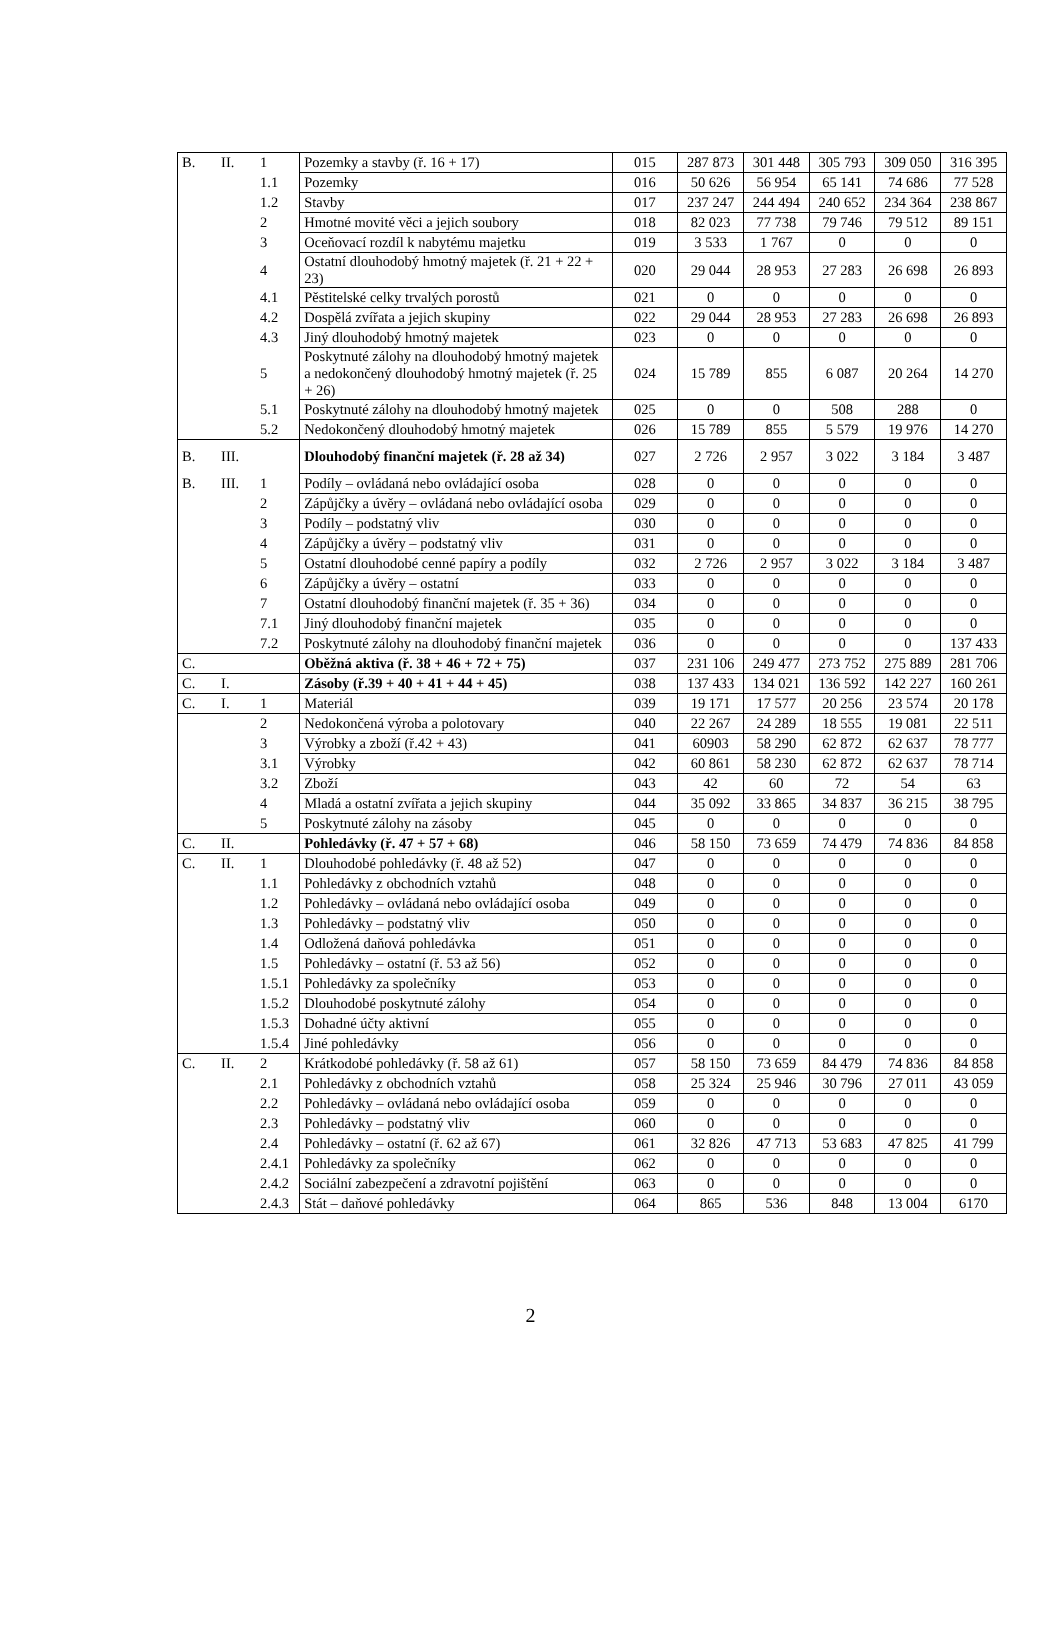| B. | II. | 1 | Pozemky a stavby (ř. 16 + 17) | 015 | 287 873 | 301 448 | 305 793 | 309 050 | 316 395 |
| | | 1.1 | Pozemky | 016 | 50 626 | 56 954 | 65 141 | 74 686 | 77 528 |
| | | 1.2 | Stavby | 017 | 237 247 | 244 494 | 240 652 | 234 364 | 238 867 |
| | | 2 | Hmotné movité věci a jejich soubory | 018 | 82 023 | 77 738 | 79 746 | 79 512 | 89 151 |
| | | 3 | Oceňovací rozdíl k nabytému majetku | 019 | 3 533 | 1 767 | 0 | 0 | 0 |
| | | 4 | Ostatní dlouhodobý hmotný majetek (ř. 21 + 22 + 23) | 020 | 29 044 | 28 953 | 27 283 | 26 698 | 26 893 |
| | | 4.1 | Pěstitelské celky trvalých porostů | 021 | 0 | 0 | 0 | 0 | 0 |
| | | 4.2 | Dospělá zvířata a jejich skupiny | 022 | 29 044 | 28 953 | 27 283 | 26 698 | 26 893 |
| | | 4.3 | Jiný dlouhodobý hmotný majetek | 023 | 0 | 0 | 0 | 0 | 0 |
| | | 5 | Poskytnuté zálohy na dlouhodobý hmotný majetek a nedokončený dlouhodobý hmotný majetek (ř. 25 + 26) | 024 | 15 789 | 855 | 6 087 | 20 264 | 14 270 |
| | | 5.1 | Poskytnuté zálohy na dlouhodobý hmotný majetek | 025 | 0 | 0 | 508 | 288 | 0 |
| | | 5.2 | Nedokončený dlouhodobý hmotný majetek | 026 | 15 789 | 855 | 5 579 | 19 976 | 14 270 |
| B. | III. | | Dlouhodobý finanční majetek (ř. 28 až 34) | 027 | 2 726 | 2 957 | 3 022 | 3 184 | 3 487 |
| B. | III. | 1 | Podíly – ovládaná nebo ovládající osoba | 028 | 0 | 0 | 0 | 0 | 0 |
| | | 2 | Zápůjčky a úvěry – ovládaná nebo ovládající osoba | 029 | 0 | 0 | 0 | 0 | 0 |
| | | 3 | Podíly – podstatný vliv | 030 | 0 | 0 | 0 | 0 | 0 |
| | | 4 | Zápůjčky a úvěry – podstatný vliv | 031 | 0 | 0 | 0 | 0 | 0 |
| | | 5 | Ostatní dlouhodobé cenné papíry a podíly | 032 | 2 726 | 2 957 | 3 022 | 3 184 | 3 487 |
| | | 6 | Zápůjčky a úvěry – ostatní | 033 | 0 | 0 | 0 | 0 | 0 |
| | | 7 | Ostatní dlouhodobý finanční majetek (ř. 35 + 36) | 034 | 0 | 0 | 0 | 0 | 0 |
| | | 7.1 | Jiný dlouhodobý finanční majetek | 035 | 0 | 0 | 0 | 0 | 0 |
| | | 7.2 | Poskytnuté zálohy na dlouhodobý finanční majetek | 036 | 0 | 0 | 0 | 0 | 137 433 |
| C. | | | Oběžná aktiva (ř. 38 + 46 + 72 + 75) | 037 | 231 106 | 249 477 | 273 752 | 275 889 | 281 706 |
| C. | I. | | Zásoby (ř.39 + 40 + 41 + 44 + 45) | 038 | 137 433 | 134 021 | 136 592 | 142 227 | 160 261 |
| C. | I. | 1 | Materiál | 039 | 19 171 | 17 577 | 20 256 | 23 574 | 20 178 |
| | | 2 | Nedokončená výroba a polotovary | 040 | 22 267 | 24 289 | 18 555 | 19 081 | 22 511 |
| | | 3 | Výrobky a zboží (ř.42 + 43) | 041 | 60903 | 58 290 | 62 872 | 62 637 | 78 777 |
| | | 3.1 | Výrobky | 042 | 60 861 | 58 230 | 62 872 | 62 637 | 78 714 |
| | | 3.2 | Zboží | 043 | 42 | 60 | 72 | 54 | 63 |
| | | 4 | Mladá a ostatní zvířata a jejich skupiny | 044 | 35 092 | 33 865 | 34 837 | 36 215 | 38 795 |
| | | 5 | Poskytnuté zálohy na zásoby | 045 | 0 | 0 | 0 | 0 | 0 |
| C. | II. | | Pohledávky (ř. 47 + 57 + 68) | 046 | 58 150 | 73 659 | 74 479 | 74 836 | 84 858 |
| C. | II. | 1 | Dlouhodobé pohledávky (ř. 48 až 52) | 047 | 0 | 0 | 0 | 0 | 0 |
| | | 1.1 | Pohledávky z obchodních vztahů | 048 | 0 | 0 | 0 | 0 | 0 |
| | | 1.2 | Pohledávky – ovládaná nebo ovládající osoba | 049 | 0 | 0 | 0 | 0 | 0 |
| | | 1.3 | Pohledávky – podstatný vliv | 050 | 0 | 0 | 0 | 0 | 0 |
| | | 1.4 | Odložená daňová pohledávka | 051 | 0 | 0 | 0 | 0 | 0 |
| | | 1.5 | Pohledávky – ostatní (ř. 53 až 56) | 052 | 0 | 0 | 0 | 0 | 0 |
| | | 1.5.1 | Pohledávky za společníky | 053 | 0 | 0 | 0 | 0 | 0 |
| | | 1.5.2 | Dlouhodobé poskytnuté zálohy | 054 | 0 | 0 | 0 | 0 | 0 |
| | | 1.5.3 | Dohadné účty aktivní | 055 | 0 | 0 | 0 | 0 | 0 |
| | | 1.5.4 | Jiné pohledávky | 056 | 0 | 0 | 0 | 0 | 0 |
| C. | II. | 2 | Krátkodobé pohledávky (ř. 58 až 61) | 057 | 58 150 | 73 659 | 84 479 | 74 836 | 84 858 |
| | | 2.1 | Pohledávky z obchodních vztahů | 058 | 25 324 | 25 946 | 30 796 | 27 011 | 43 059 |
| | | 2.2 | Pohledávky – ovládaná nebo ovládající osoba | 059 | 0 | 0 | 0 | 0 | 0 |
| | | 2.3 | Pohledávky – podstatný vliv | 060 | 0 | 0 | 0 | 0 | 0 |
| | | 2.4 | Pohledávky – ostatní (ř. 62 až 67) | 061 | 32 826 | 47 713 | 53 683 | 47 825 | 41 799 |
| | | 2.4.1 | Pohledávky za společníky | 062 | 0 | 0 | 0 | 0 | 0 |
| | | 2.4.2 | Sociální zabezpečení a zdravotní pojištění | 063 | 0 | 0 | 0 | 0 | 0 |
| | | 2.4.3 | Stát – daňové pohledávky | 064 | 865 | 536 | 848 | 13 004 | 6170 |
2